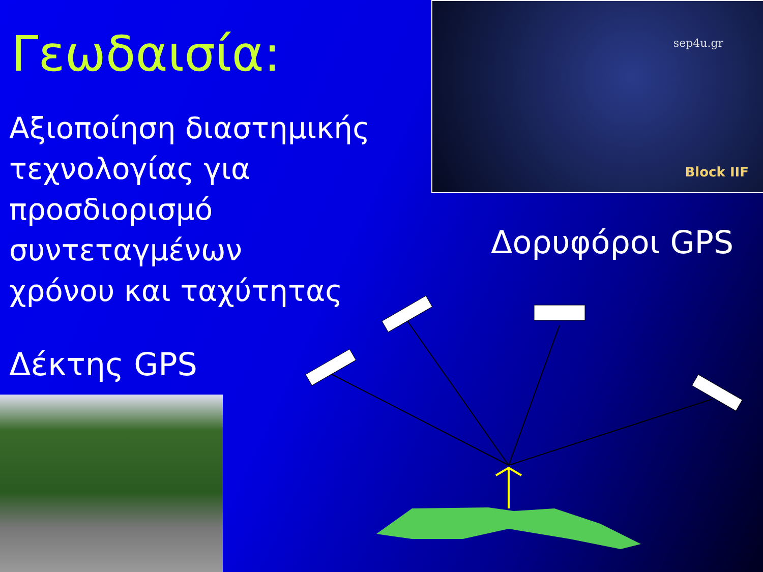Γεωδαισία:
Αξιοποίηση διαστημικής
τεχνολογίας για
προσδιορισμό συντεταγμένων
χρόνου και ταχύτητας
sep4u.gr
Block IIF
Δορυφόροι GPS
Δέκτης GPS